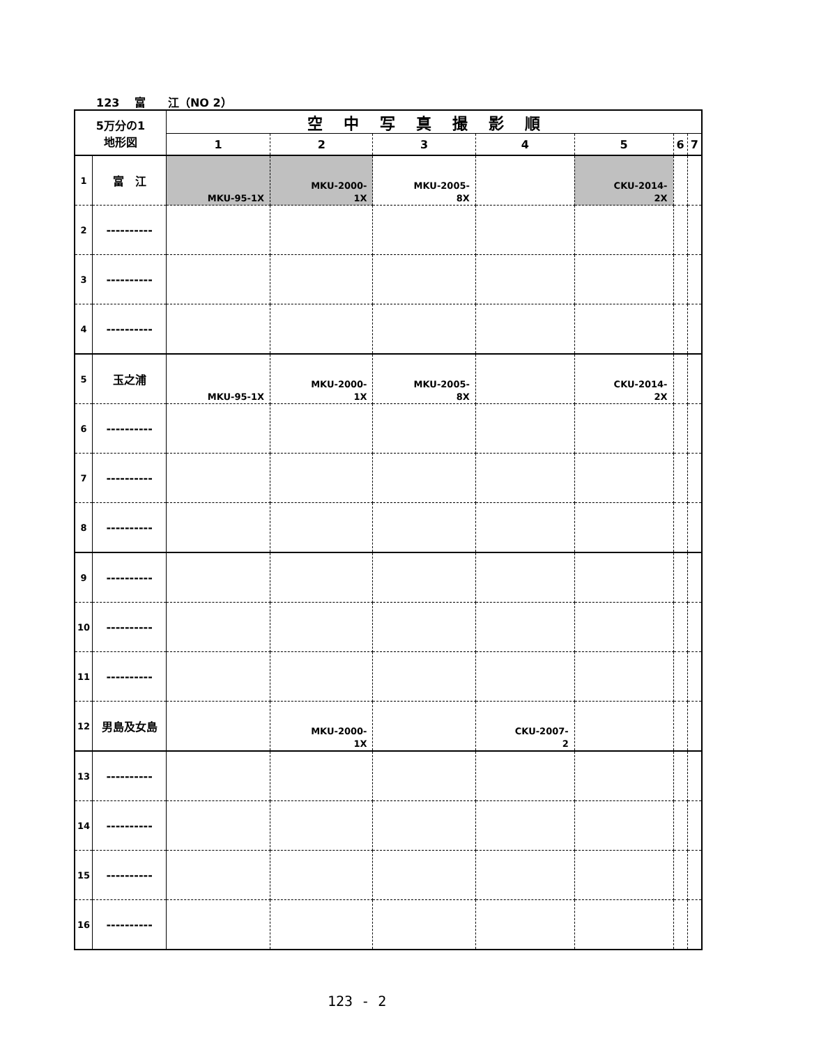123　 富　　江（NO 2）
| 5万分の1 地形図 | | 空中写真撮影順 | | | | | | |
| --- | --- | --- | --- | --- | --- | --- | --- | --- |
| | | 1 | 2 | 3 | 4 | 5 | 6 | 7 |
| 1 | 富 江 | MKU-95-1X | MKU-2000- 1X | MKU-2005- 8X | | CKU-2014- 2X | | |
| 2 | ---------- | | | | | | | |
| 3 | ---------- | | | | | | | |
| 4 | ---------- | | | | | | | |
| 5 | 玉之浦 | MKU-95-1X | MKU-2000- 1X | MKU-2005- 8X | | CKU-2014- 2X | | |
| 6 | ---------- | | | | | | | |
| 7 | ---------- | | | | | | | |
| 8 | ---------- | | | | | | | |
| 9 | ---------- | | | | | | | |
| 10 | ---------- | | | | | | | |
| 11 | ---------- | | | | | | | |
| 12 | 男島及女島 | | MKU-2000- 1X | | CKU-2007- 2 | | | |
| 13 | ---------- | | | | | | | |
| 14 | ---------- | | | | | | | |
| 15 | ---------- | | | | | | | |
| 16 | ---------- | | | | | | | |
123 - 2